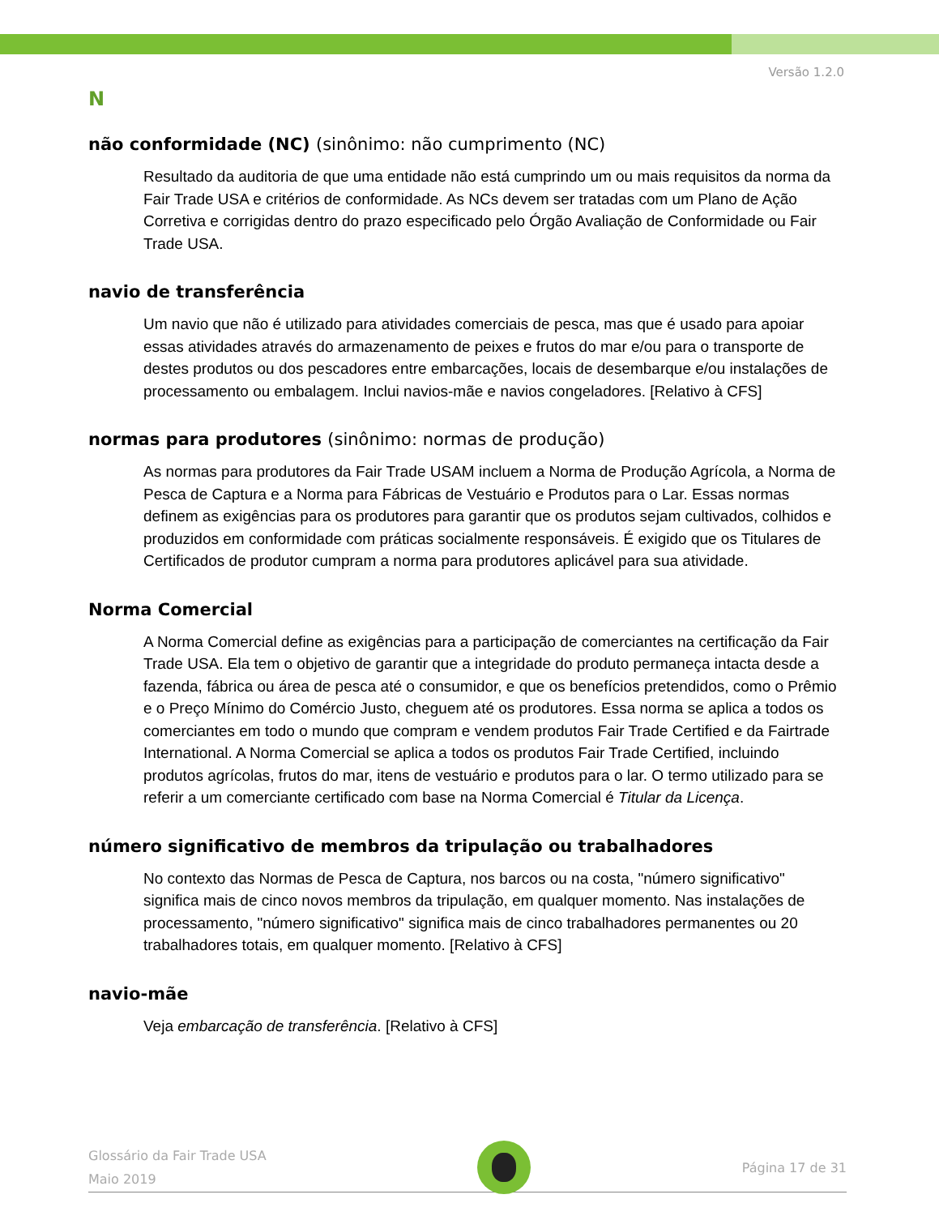Versão 1.2.0
N
não conformidade (NC) (sinônimo: não cumprimento (NC)
Resultado da auditoria de que uma entidade não está cumprindo um ou mais requisitos da norma da Fair Trade USA e critérios de conformidade. As NCs devem ser tratadas com um Plano de Ação Corretiva e corrigidas dentro do prazo especificado pelo Órgão Avaliação de Conformidade ou Fair Trade USA.
navio de transferência
Um navio que não é utilizado para atividades comerciais de pesca, mas que é usado para apoiar essas atividades através do armazenamento de peixes e frutos do mar e/ou para o transporte de destes produtos ou dos pescadores entre embarcações, locais de desembarque e/ou instalações de processamento ou embalagem. Inclui navios-mãe e navios congeladores. [Relativo à CFS]
normas para produtores (sinônimo: normas de produção)
As normas para produtores da Fair Trade USAM incluem a Norma de Produção Agrícola, a Norma de Pesca de Captura e a Norma para Fábricas de Vestuário e Produtos para o Lar. Essas normas definem as exigências para os produtores para garantir que os produtos sejam cultivados, colhidos e produzidos em conformidade com práticas socialmente responsáveis. É exigido que os Titulares de Certificados de produtor cumpram a norma para produtores aplicável para sua atividade.
Norma Comercial
A Norma Comercial define as exigências para a participação de comerciantes na certificação da Fair Trade USA. Ela tem o objetivo de garantir que a integridade do produto permaneça intacta desde a fazenda, fábrica ou área de pesca até o consumidor, e que os benefícios pretendidos, como o Prêmio e o Preço Mínimo do Comércio Justo, cheguem até os produtores. Essa norma se aplica a todos os comerciantes em todo o mundo que compram e vendem produtos Fair Trade Certified e da Fairtrade International. A Norma Comercial se aplica a todos os produtos Fair Trade Certified, incluindo produtos agrícolas, frutos do mar, itens de vestuário e produtos para o lar. O termo utilizado para se referir a um comerciante certificado com base na Norma Comercial é Titular da Licença.
número significativo de membros da tripulação ou trabalhadores
No contexto das Normas de Pesca de Captura, nos barcos ou na costa, "número significativo" significa mais de cinco novos membros da tripulação, em qualquer momento. Nas instalações de processamento, "número significativo" significa mais de cinco trabalhadores permanentes ou 20 trabalhadores totais, em qualquer momento. [Relativo à CFS]
navio-mãe
Veja embarcação de transferência. [Relativo à CFS]
Glossário da Fair Trade USA
Maio 2019
Página 17 de 31